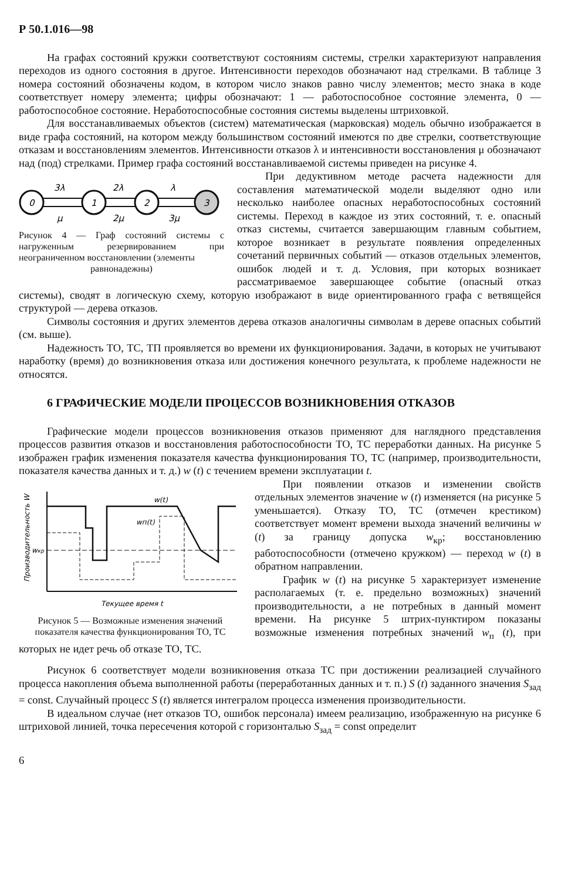Р 50.1.016—98
На графах состояний кружки соответствуют состояниям системы, стрелки характеризуют направления переходов из одного состояния в другое. Интенсивности переходов обозначают над стрелками. В таблице 3 номера состояний обозначены кодом, в котором число знаков равно числу элементов; место знака в коде соответствует номеру элемента; цифры обозначают: 1 — работоспособное состояние элемента, 0 — работоспособное состояние. Неработоспособные состояния системы выделены штриховкой.
Для восстанавливаемых объектов (систем) математическая (марковская) модель обычно изображается в виде графа состояний, на котором между большинством состояний имеются по две стрелки, соответствующие отказам и восстановлениям элементов. Интенсивности отказов λ и интенсивности восстановления μ обозначают над (под) стрелками. Пример графа состояний восстанавливаемой системы приведен на рисунке 4.
0
1
2
3
3λ
2λ
λ
μ
2μ
3μ
Рисунок 4 — Граф состояний системы с нагруженным резервированием при неограниченном восстановлении (элементы
равнонадежны)
При дедуктивном методе расчета надежности для составления математической модели выделяют одно или несколько наиболее опасных неработоспособных состояний системы. Переход в каждое из этих состояний, т. е. опасный отказ системы, считается завершающим главным событием, которое возникает в результате появления определенных сочетаний первичных событий — отказов отдельных элементов, ошибок людей и т. д. Условия, при которых возникает рассматриваемое завершающее событие (опасный отказ системы), сводят в логическую схему, которую изображают в виде ориентированного графа с ветвящейся структурой — дерева отказов.
Символы состояния и других элементов дерева отказов аналогичны символам в дереве опасных событий (см. выше).
Надежность ТО, ТС, ТП проявляется во времени их функционирования. Задачи, в которых не учитывают наработку (время) до возникновения отказа или достижения конечного результата, к проблеме надежности не относятся.
6 ГРАФИЧЕСКИЕ МОДЕЛИ ПРОЦЕССОВ ВОЗНИКНОВЕНИЯ ОТКАЗОВ
Графические модели процессов возникновения отказов применяют для наглядного представления процессов развития отказов и восстановления работоспособности ТО, ТС переработки данных. На рисунке 5 изображен график изменения показателя качества функционирования ТО, ТС (например, производительности, показателя качества данных и т. д.) w (t) с течением времени эксплуатации t.
Производительность W
wкр
w(t)
wп(t)
Текущее время t
Рисунок 5 — Возможные изменения значений показателя качества функционирования ТО, ТС
При появлении отказов и изменении свойств отдельных элементов значение w (t) изменяется (на рисунке 5 уменьшается). Отказу ТО, ТС (отмечен крестиком) соответствует момент времени выхода значений величины w (t) за границу допуска w<sub>кр</sub>; восстановлению работоспособности (отмечено кружком) — переход w (t) в обратном направлении.
График w (t) на рисунке 5 характеризует изменение располагаемых (т. е. предельно возможных) значений производительности, а не потребных в данный момент времени. На рисунке 5 штрих-пунктиром показаны возможные изменения потребных значений w<sub>п</sub> (t), при которых не идет речь об отказе ТО, ТС.
Рисунок 6 соответствует модели возникновения отказа ТС при достижении реализацией случайного процесса накопления объема выполненной работы (переработанных данных и т. п.) S (t) заданного значения S<sub>зад</sub> = const. Случайный процесс S (t) является интегралом процесса изменения производительности.
В идеальном случае (нет отказов ТО, ошибок персонала) имеем реализацию, изображенную на рисунке 6 штриховой линией, точка пересечения которой с горизонталью S<sub>зад</sub> = const определит
6